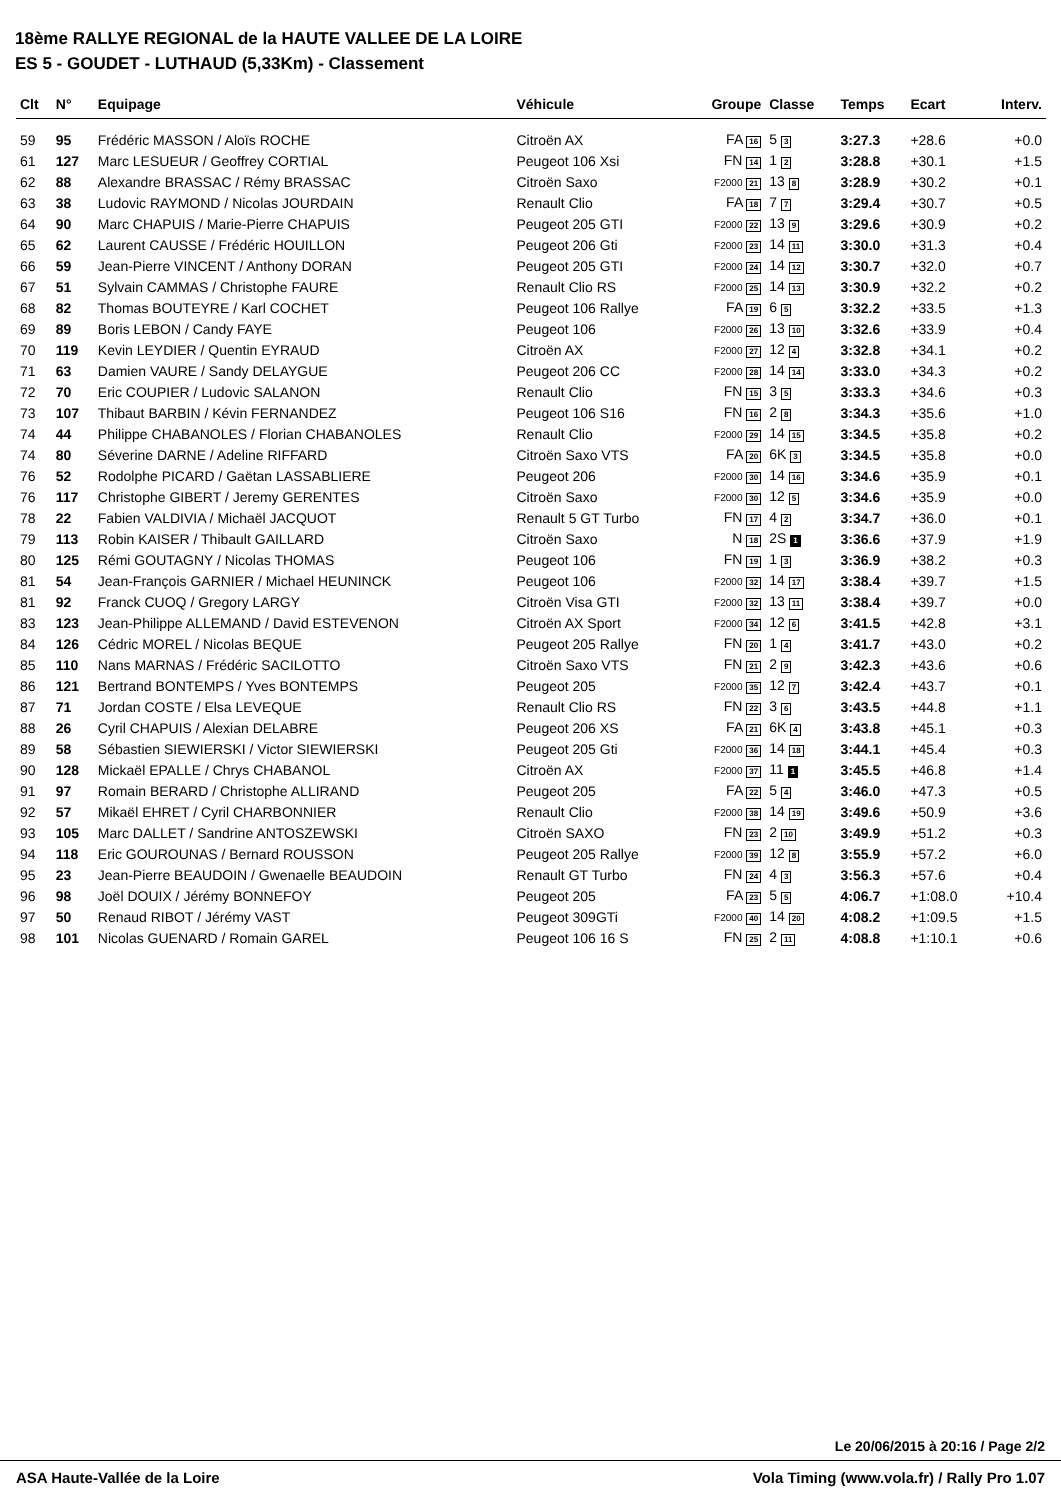18ème RALLYE REGIONAL de la HAUTE VALLEE DE LA LOIRE
ES 5 - GOUDET - LUTHAUD (5,33Km) - Classement
| Clt | N° | Equipage | Véhicule | Groupe | Classe | Temps | Ecart | Interv. |
| --- | --- | --- | --- | --- | --- | --- | --- | --- |
| 59 | 95 | Frédéric MASSON / Aloïs ROCHE | Citroën AX | FA 16 | 5 3 | 3:27.3 | +28.6 | +0.0 |
| 61 | 127 | Marc LESUEUR / Geoffrey CORTIAL | Peugeot 106 Xsi | FN 14 | 1 2 | 3:28.8 | +30.1 | +1.5 |
| 62 | 88 | Alexandre BRASSAC / Rémy BRASSAC | Citroën Saxo | F2000 21 | 13 8 | 3:28.9 | +30.2 | +0.1 |
| 63 | 38 | Ludovic RAYMOND / Nicolas JOURDAIN | Renault Clio | FA 18 | 7 7 | 3:29.4 | +30.7 | +0.5 |
| 64 | 90 | Marc CHAPUIS / Marie-Pierre CHAPUIS | Peugeot 205 GTI | F2000 22 | 13 9 | 3:29.6 | +30.9 | +0.2 |
| 65 | 62 | Laurent CAUSSE / Frédéric HOUILLON | Peugeot 206 Gti | F2000 23 | 14 11 | 3:30.0 | +31.3 | +0.4 |
| 66 | 59 | Jean-Pierre VINCENT / Anthony DORAN | Peugeot 205 GTI | F2000 24 | 14 12 | 3:30.7 | +32.0 | +0.7 |
| 67 | 51 | Sylvain CAMMAS / Christophe FAURE | Renault Clio RS | F2000 25 | 14 13 | 3:30.9 | +32.2 | +0.2 |
| 68 | 82 | Thomas BOUTEYRE / Karl COCHET | Peugeot 106 Rallye | FA 19 | 6 5 | 3:32.2 | +33.5 | +1.3 |
| 69 | 89 | Boris LEBON / Candy FAYE | Peugeot 106 | F2000 26 | 13 10 | 3:32.6 | +33.9 | +0.4 |
| 70 | 119 | Kevin LEYDIER / Quentin EYRAUD | Citroën AX | F2000 27 | 12 4 | 3:32.8 | +34.1 | +0.2 |
| 71 | 63 | Damien VAURE / Sandy DELAYGUE | Peugeot 206 CC | F2000 28 | 14 14 | 3:33.0 | +34.3 | +0.2 |
| 72 | 70 | Eric COUPIER / Ludovic SALANON | Renault Clio | FN 15 | 3 5 | 3:33.3 | +34.6 | +0.3 |
| 73 | 107 | Thibaut BARBIN / Kévin FERNANDEZ | Peugeot 106 S16 | FN 16 | 2 8 | 3:34.3 | +35.6 | +1.0 |
| 74 | 44 | Philippe CHABANOLES / Florian CHABANOLES | Renault Clio | F2000 29 | 14 15 | 3:34.5 | +35.8 | +0.2 |
| 74 | 80 | Séverine DARNE / Adeline RIFFARD | Citroën Saxo VTS | FA 20 | 6K 3 | 3:34.5 | +35.8 | +0.0 |
| 76 | 52 | Rodolphe PICARD / Gaëtan LASSABLIERE | Peugeot 206 | F2000 30 | 14 16 | 3:34.6 | +35.9 | +0.1 |
| 76 | 117 | Christophe GIBERT / Jeremy GERENTES | Citroën Saxo | F2000 30 | 12 5 | 3:34.6 | +35.9 | +0.0 |
| 78 | 22 | Fabien VALDIVIA / Michaël JACQUOT | Renault 5 GT Turbo | FN 17 | 4 2 | 3:34.7 | +36.0 | +0.1 |
| 79 | 113 | Robin KAISER / Thibault GAILLARD | Citroën Saxo | N 18 | 2S 1 | 3:36.6 | +37.9 | +1.9 |
| 80 | 125 | Rémi GOUTAGNY / Nicolas THOMAS | Peugeot 106 | FN 19 | 1 3 | 3:36.9 | +38.2 | +0.3 |
| 81 | 54 | Jean-François GARNIER / Michael HEUNINCK | Peugeot 106 | F2000 32 | 14 17 | 3:38.4 | +39.7 | +1.5 |
| 81 | 92 | Franck CUOQ / Gregory LARGY | Citroën Visa GTI | F2000 32 | 13 11 | 3:38.4 | +39.7 | +0.0 |
| 83 | 123 | Jean-Philippe ALLEMAND / David ESTEVENON | Citroën AX Sport | F2000 34 | 12 6 | 3:41.5 | +42.8 | +3.1 |
| 84 | 126 | Cédric MOREL / Nicolas BEQUE | Peugeot 205 Rallye | FN 20 | 1 4 | 3:41.7 | +43.0 | +0.2 |
| 85 | 110 | Nans MARNAS / Frédéric SACILOTTO | Citroën Saxo VTS | FN 21 | 2 9 | 3:42.3 | +43.6 | +0.6 |
| 86 | 121 | Bertrand BONTEMPS / Yves BONTEMPS | Peugeot 205 | F2000 35 | 12 7 | 3:42.4 | +43.7 | +0.1 |
| 87 | 71 | Jordan COSTE / Elsa LEVEQUE | Renault Clio RS | FN 22 | 3 6 | 3:43.5 | +44.8 | +1.1 |
| 88 | 26 | Cyril CHAPUIS / Alexian DELABRE | Peugeot 206 XS | FA 21 | 6K 4 | 3:43.8 | +45.1 | +0.3 |
| 89 | 58 | Sébastien SIEWIERSKI / Victor SIEWIERSKI | Peugeot 205 Gti | F2000 36 | 14 18 | 3:44.1 | +45.4 | +0.3 |
| 90 | 128 | Mickaël EPALLE / Chrys CHABANOL | Citroën AX | F2000 37 | 11 1 | 3:45.5 | +46.8 | +1.4 |
| 91 | 97 | Romain BERARD / Christophe ALLIRAND | Peugeot 205 | FA 22 | 5 4 | 3:46.0 | +47.3 | +0.5 |
| 92 | 57 | Mikaël EHRET / Cyril CHARBONNIER | Renault Clio | F2000 38 | 14 19 | 3:49.6 | +50.9 | +3.6 |
| 93 | 105 | Marc DALLET / Sandrine ANTOSZEWSKI | Citroën SAXO | FN 23 | 2 10 | 3:49.9 | +51.2 | +0.3 |
| 94 | 118 | Eric GOUROUNAS / Bernard ROUSSON | Peugeot 205 Rallye | F2000 39 | 12 8 | 3:55.9 | +57.2 | +6.0 |
| 95 | 23 | Jean-Pierre BEAUDOIN / Gwenaelle BEAUDOIN | Renault GT Turbo | FN 24 | 4 3 | 3:56.3 | +57.6 | +0.4 |
| 96 | 98 | Joël DOUIX / Jérémy BONNEFOY | Peugeot 205 | FA 23 | 5 5 | 4:06.7 | +1:08.0 | +10.4 |
| 97 | 50 | Renaud RIBOT / Jérémy VAST | Peugeot 309GTi | F2000 40 | 14 20 | 4:08.2 | +1:09.5 | +1.5 |
| 98 | 101 | Nicolas GUENARD / Romain GAREL | Peugeot 106 16 S | FN 25 | 2 11 | 4:08.8 | +1:10.1 | +0.6 |
Le 20/06/2015 à 20:16 / Page 2/2
ASA Haute-Vallée de la Loire Vola Timing (www.vola.fr) / Rally Pro 1.07